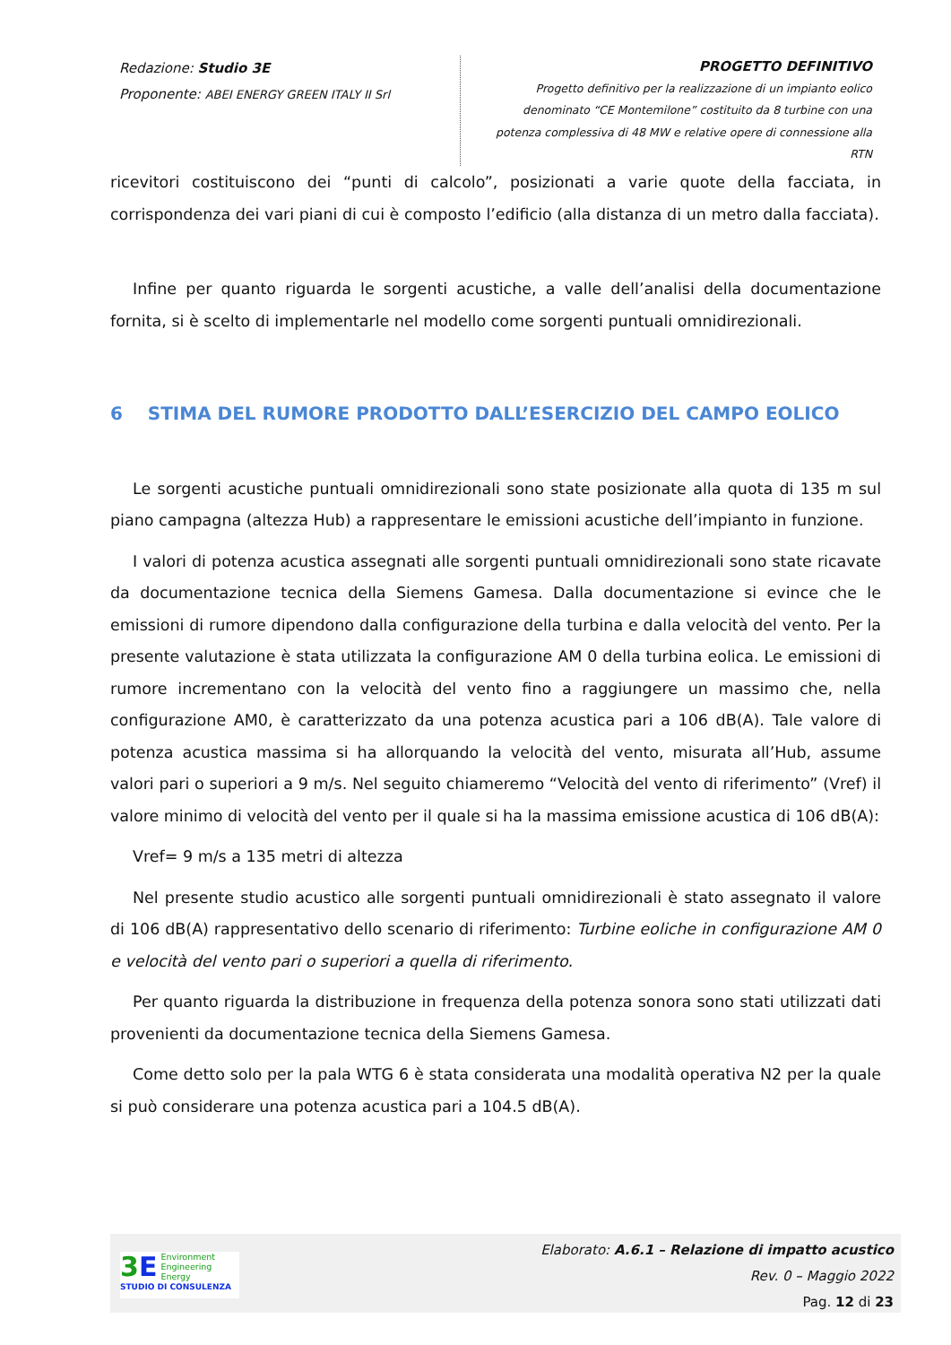Redazione: Studio 3E
Proponente: ABEI ENERGY GREEN ITALY II Srl
PROGETTO DEFINITIVO
Progetto definitivo per la realizzazione di un impianto eolico denominato “CE Montemilone” costituito da 8 turbine con una potenza complessiva di 48 MW e relative opere di connessione alla RTN
ricevitori costituiscono dei “punti di calcolo”, posizionati a varie quote della facciata, in corrispondenza dei vari piani di cui è composto l’edificio (alla distanza di un metro dalla facciata).
Infine per quanto riguarda le sorgenti acustiche, a valle dell’analisi della documentazione fornita, si è scelto di implementarle nel modello come sorgenti puntuali omnidirezionali.
6 STIMA DEL RUMORE PRODOTTO DALL’ESERCIZIO DEL CAMPO EOLICO
Le sorgenti acustiche puntuali omnidirezionali sono state posizionate alla quota di 135 m sul piano campagna (altezza Hub) a rappresentare le emissioni acustiche dell’impianto in funzione.
I valori di potenza acustica assegnati alle sorgenti puntuali omnidirezionali sono state ricavate da documentazione tecnica della Siemens Gamesa. Dalla documentazione si evince che le emissioni di rumore dipendono dalla configurazione della turbina e dalla velocità del vento. Per la presente valutazione è stata utilizzata la configurazione AM 0 della turbina eolica. Le emissioni di rumore incrementano con la velocità del vento fino a raggiungere un massimo che, nella configurazione AM0, è caratterizzato da una potenza acustica pari a 106 dB(A). Tale valore di potenza acustica massima si ha allorquando la velocità del vento, misurata all’Hub, assume valori pari o superiori a 9 m/s. Nel seguito chiameremo “Velocità del vento di riferimento” (Vref) il valore minimo di velocità del vento per il quale si ha la massima emissione acustica di 106 dB(A):
Vref= 9 m/s a 135 metri di altezza
Nel presente studio acustico alle sorgenti puntuali omnidirezionali è stato assegnato il valore di 106 dB(A) rappresentativo dello scenario di riferimento: Turbine eoliche in configurazione AM 0 e velocità del vento pari o superiori a quella di riferimento.
Per quanto riguarda la distribuzione in frequenza della potenza sonora sono stati utilizzati dati provenienti da documentazione tecnica della Siemens Gamesa.
Come detto solo per la pala WTG 6 è stata considerata una modalità operativa N2 per la quale si può considerare una potenza acustica pari a 104.5 dB(A).
3 E
Environment
Engineering
Energy
STUDIO DI CONSULENZA
Elaborato: A.6.1 – Relazione di impatto acustico
Rev. 0 – Maggio 2022
Pag. 12 di 23